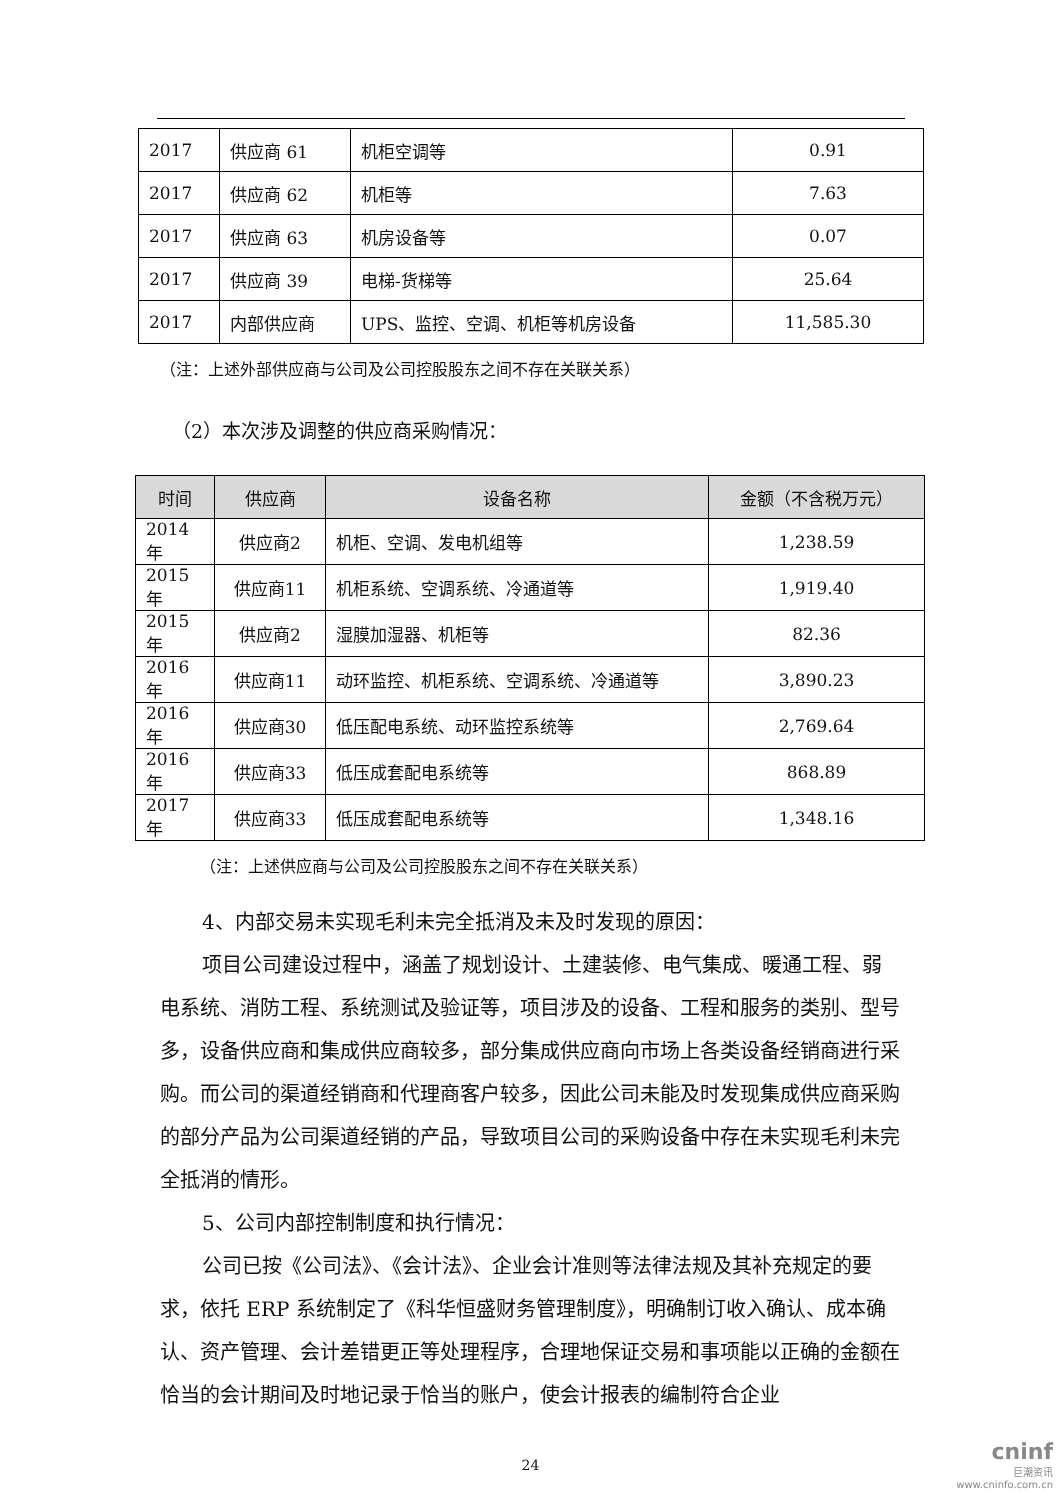| 2017 | 供应商 61 | 机柜空调等 | 0.91 |
| 2017 | 供应商 62 | 机柜等 | 7.63 |
| 2017 | 供应商 63 | 机房设备等 | 0.07 |
| 2017 | 供应商 39 | 电梯-货梯等 | 25.64 |
| 2017 | 内部供应商 | UPS、监控、空调、机柜等机房设备 | 11,585.30 |
（注：上述外部供应商与公司及公司控股股东之间不存在关联关系）
（2）本次涉及调整的供应商采购情况：
| 时间 | 供应商 | 设备名称 | 金额（不含税万元） |
| --- | --- | --- | --- |
| 2014 年 | 供应商2 | 机柜、空调、发电机组等 | 1,238.59 |
| 2015 年 | 供应商11 | 机柜系统、空调系统、冷通道等 | 1,919.40 |
| 2015 年 | 供应商2 | 湿膜加湿器、机柜等 | 82.36 |
| 2016 年 | 供应商11 | 动环监控、机柜系统、空调系统、冷通道等 | 3,890.23 |
| 2016 年 | 供应商30 | 低压配电系统、动环监控系统等 | 2,769.64 |
| 2016 年 | 供应商33 | 低压成套配电系统等 | 868.89 |
| 2017 年 | 供应商33 | 低压成套配电系统等 | 1,348.16 |
（注：上述供应商与公司及公司控股股东之间不存在关联关系）
4、内部交易未实现毛利未完全抵消及未及时发现的原因：
项目公司建设过程中，涵盖了规划设计、土建装修、电气集成、暖通工程、弱电系统、消防工程、系统测试及验证等，项目涉及的设备、工程和服务的类别、型号多，设备供应商和集成供应商较多，部分集成供应商向市场上各类设备经销商进行采购。而公司的渠道经销商和代理商客户较多，因此公司未能及时发现集成供应商采购的部分产品为公司渠道经销的产品，导致项目公司的采购设备中存在未实现毛利未完全抵消的情形。
5、公司内部控制制度和执行情况：
公司已按《公司法》、《会计法》、企业会计准则等法律法规及其补充规定的要求，依托 ERP 系统制定了《科华恒盛财务管理制度》，明确制订收入确认、成本确认、资产管理、会计差错更正等处理程序，合理地保证交易和事项能以正确的金额在恰当的会计期间及时地记录于恰当的账户，使会计报表的编制符合企业
24
cninf
巨潮资讯
www.cninfo.com.cn